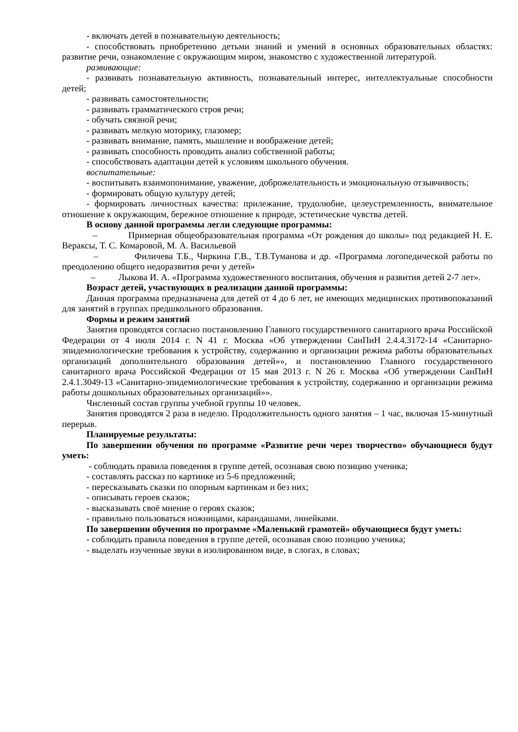- включать детей в познавательную деятельность;
- способствовать приобретению детьми знаний и умений в основных образовательных областях: развитие речи, ознакомление с окружающим миром, знакомство с художественной литературой.
развивающие:
- развивать познавательную активность, познавательный интерес, интеллектуальные способности детей;
- развивать самостоятельности;
- развивать грамматического строя речи;
- обучать связной речи;
- развивать мелкую моторику, глазомер;
- развивать внимание, память, мышление и воображение детей;
- развивать способность проводить анализ собственной работы;
- способствовать адаптации детей к условиям школьного обучения.
воспитательные:
- воспитывать взаимопонимание, уважение, доброжелательность и эмоциональную отзывчивость;
- формировать общую культуру детей;
- формировать личностных качества: прилежание, трудолюбие, целеустремленность, внимательное отношение к окружающим, бережное отношение к природе, эстетические чувства детей.
В основу данной программы легли следующие программы:
– Примерная общеобразовательная программа «От рождения до школы» под редакцией Н. Е. Вераксы, Т. С. Комаровой, М. А. Васильевой
– Филичева Т.Б., Чиркина Г.В., Т.В.Туманова и др. «Программа логопедической работы по преодолению общего недоразвития речи у детей»
– Лыкова И. А. «Программа художественного воспитания, обучения и развития детей 2-7 лет».
Возраст детей, участвующих в реализации данной программы:
Данная программа предназначена для детей от 4 до 6 лет, не имеющих медицинских противопоказаний для занятий в группах предшкольного образования.
Формы и режим занятий
Занятия проводятся согласно постановлению Главного государственного санитарного врача Российской Федерации от 4 июля 2014 г. N 41 г. Москва «Об утверждении СанПиН 2.4.4.3172-14 «Санитарно-эпидемиологические требования к устройству, содержанию и организации режима работы образовательных организаций дополнительного образования детей»», и постановлению Главного государственного санитарного врача Российской Федерации от 15 мая 2013 г. N 26 г. Москва «Об утверждении СанПиН 2.4.1.3049-13 «Санитарно-эпидемиологические требования к устройству, содержанию и организации режима работы дошкольных образовательных организаций»».
Численный состав группы учебной группы 10 человек.
Занятия проводятся 2 раза в неделю. Продолжительность одного занятия – 1 час, включая 15-минутный перерыв.
Планируемые результаты:
По завершении обучения по программе «Развитие речи через творчество» обучающиеся будут уметь:
- соблюдать правила поведения в группе детей, осознавая свою позицию ученика;
- составлять рассказ по картинке из 5-6 предложений;
- пересказывать сказки по опорным картинкам и без них;
- описывать героев сказок;
- высказывать своё мнение о героях сказок;
- правильно пользоваться ножницами, карандашами, линейками.
По завершении обучения по программе «Маленький грамотей» обучающиеся будут уметь:
- соблюдать правила поведения в группе детей, осознавая свою позицию ученика;
- выделать изученные звуки в изолированном виде, в слогах, в словах;